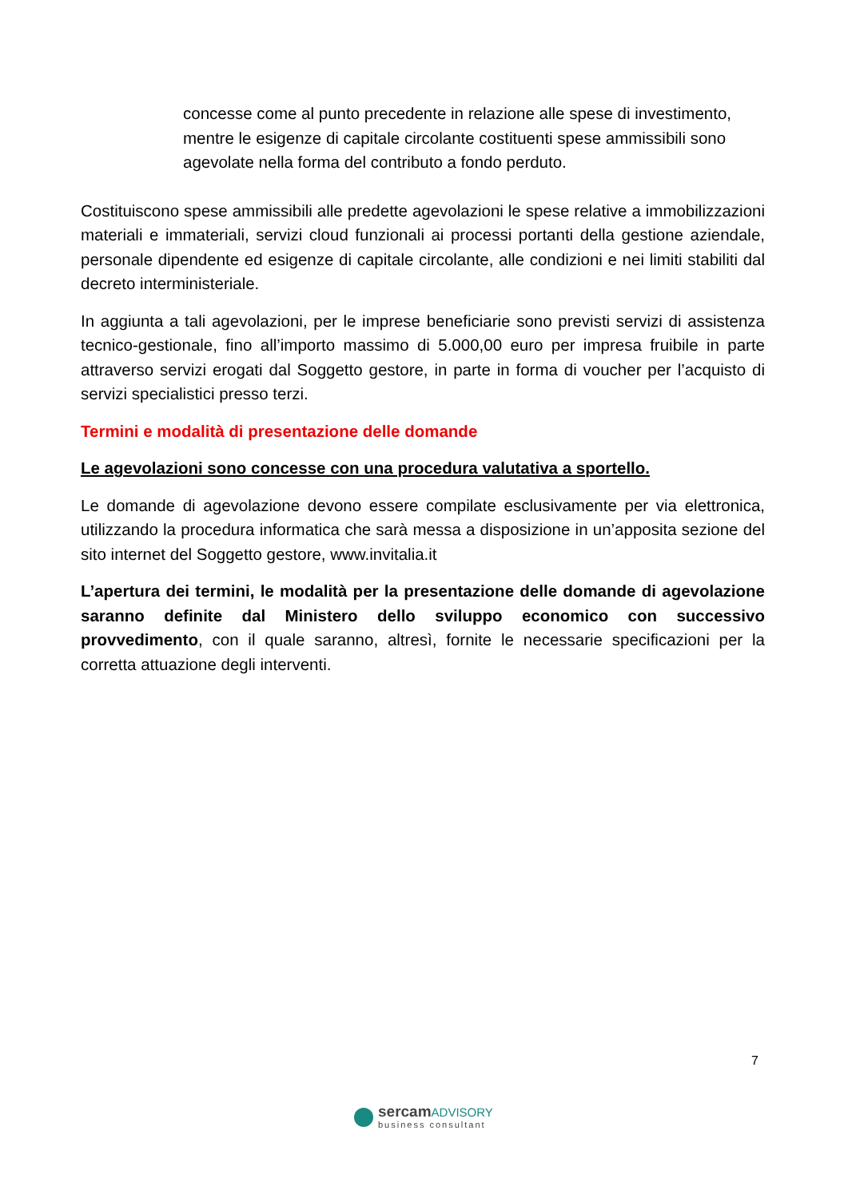concesse come al punto precedente in relazione alle spese di investimento, mentre le esigenze di capitale circolante costituenti spese ammissibili sono agevolate nella forma del contributo a fondo perduto.
Costituiscono spese ammissibili alle predette agevolazioni le spese relative a immobilizzazioni materiali e immateriali, servizi cloud funzionali ai processi portanti della gestione aziendale, personale dipendente ed esigenze di capitale circolante, alle condizioni e nei limiti stabiliti dal decreto interministeriale.
In aggiunta a tali agevolazioni, per le imprese beneficiarie sono previsti servizi di assistenza tecnico-gestionale, fino all’importo massimo di 5.000,00 euro per impresa fruibile in parte attraverso servizi erogati dal Soggetto gestore, in parte in forma di voucher per l’acquisto di servizi specialistici presso terzi.
Termini e modalità di presentazione delle domande
Le agevolazioni sono concesse con una procedura valutativa a sportello.
Le domande di agevolazione devono essere compilate esclusivamente per via elettronica, utilizzando la procedura informatica che sarà messa a disposizione in un’apposita sezione del sito internet del Soggetto gestore, www.invitalia.it
L’apertura dei termini, le modalità per la presentazione delle domande di agevolazione saranno definite dal Ministero dello sviluppo economico con successivo provvedimento, con il quale saranno, altresì, fornite le necessarie specificazioni per la corretta attuazione degli interventi.
7
sercamADVISORY
business consultant